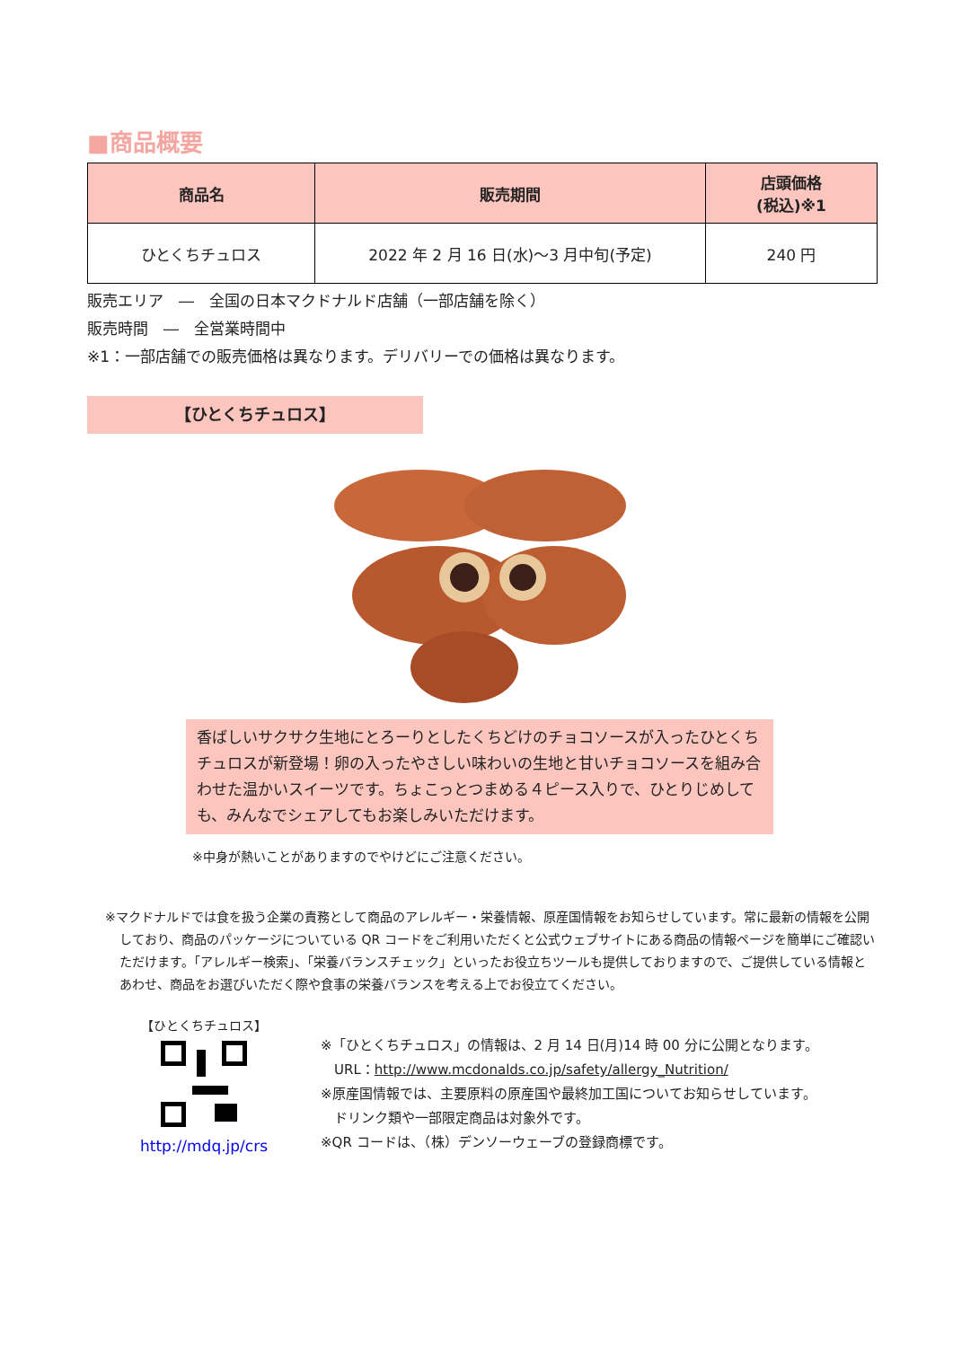■商品概要
| 商品名 | 販売期間 | 店頭価格 (税込)※1 |
| --- | --- | --- |
| ひとくちチュロス | 2022 年 2 月 16 日(水)～3 月中旬(予定) | 240 円 |
販売エリア　―　全国の日本マクドナルド店舗（一部店舗を除く）
販売時間　―　全営業時間中
※1：一部店舗での販売価格は異なります。デリバリーでの価格は異なります。
【ひとくちチュロス】
香ばしいサクサク生地にとろーりとしたくちどけのチョコソースが入ったひとくちチュロスが新登場！卵の入ったやさしい味わいの生地と甘いチョコソースを組み合わせた温かいスイーツです。ちょこっとつまめる４ピース入りで、ひとりじめしても、みんなでシェアしてもお楽しみいただけます。
※中身が熱いことがありますのでやけどにご注意ください。
※マクドナルドでは食を扱う企業の責務として商品のアレルギー・栄養情報、原産国情報をお知らせしています。常に最新の情報を公開しており、商品のパッケージについている QR コードをご利用いただくと公式ウェブサイトにある商品の情報ページを簡単にご確認いただけます。「アレルギー検索」、「栄養バランスチェック」といったお役立ちツールも提供しておりますので、ご提供している情報とあわせ、商品をお選びいただく際や食事の栄養バランスを考える上でお役立てください。
【ひとくちチュロス】
http://mdq.jp/crs
※「ひとくちチュロス」の情報は、2 月 14 日(月)14 時 00 分に公開となります。
　URL：http://www.mcdonalds.co.jp/safety/allergy_Nutrition/
※原産国情報では、主要原料の原産国や最終加工国についてお知らせしています。
　ドリンク類や一部限定商品は対象外です。
※QR コードは、（株）デンソーウェーブの登録商標です。